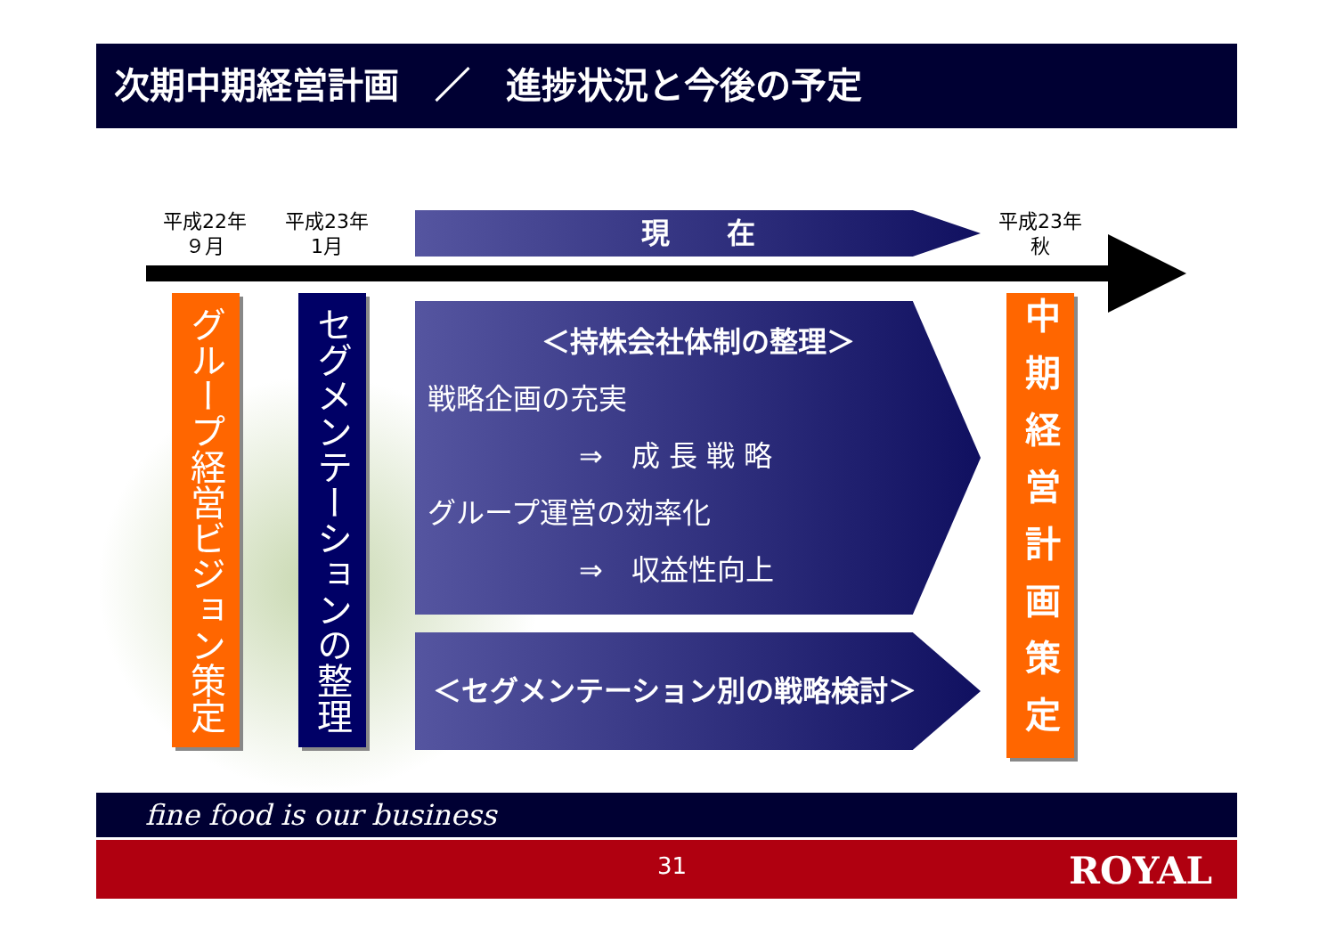次期中期経営計画　／　進捗状況と今後の予定
平成22年
９月
平成23年
1月
現　　在
平成23年
秋
グループ経営ビジョン策定
セグメンテーションの整理
＜持株会社体制の整理＞
戦略企画の充実
⇒　成 長 戦 略
グループ運営の効率化
⇒　収益性向上
＜セグメンテーション別の戦略検討＞
中期経営計画策定
fine food is our business
31 ROYAL